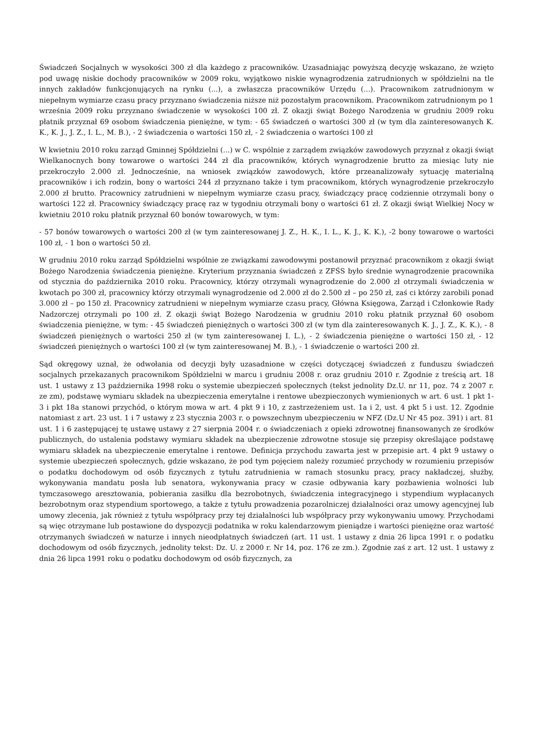Świadczeń Socjalnych w wysokości 300 zł dla każdego z pracowników. Uzasadniając powyższą decyzję wskazano, że wzięto pod uwagę niskie dochody pracowników w 2009 roku, wyjątkowo niskie wynagrodzenia zatrudnionych w spółdzielni na tle innych zakładów funkcjonujących na rynku (...), a zwłaszcza pracowników Urzędu (...). Pracownikom zatrudnionym w niepełnym wymiarze czasu pracy przyznano świadczenia niższe niż pozostałym pracownikom. Pracownikom zatrudnionym po 1 września 2009 roku przyznano świadczenie w wysokości 100 zł. Z okazji świąt Bożego Narodzenia w grudniu 2009 roku płatnik przyznał 69 osobom świadczenia pieniężne, w tym: - 65 świadczeń o wartości 300 zł (w tym dla zainteresowanych K. K., K. J., J. Z., I. L., M. B.), - 2 świadczenia o wartości 150 zł, - 2 świadczenia o wartości 100 zł
W kwietniu 2010 roku zarząd Gminnej Spółdzielni (...) w C. wspólnie z zarządem związków zawodowych przyznał z okazji świąt Wielkanocnych bony towarowe o wartości 244 zł dla pracowników, których wynagrodzenie brutto za miesiąc luty nie przekroczyło 2.000 zł. Jednocześnie, na wniosek związków zawodowych, które przeanalizowały sytuację materialną pracowników i ich rodzin, bony o wartości 244 zł przyznano także i tym pracownikom, których wynagrodzenie przekroczyło 2.000 zł brutto. Pracownicy zatrudnieni w niepełnym wymiarze czasu pracy, świadczący pracę codziennie otrzymali bony o wartości 122 zł. Pracownicy świadczący pracę raz w tygodniu otrzymali bony o wartości 61 zł. Z okazji świąt Wielkiej Nocy w kwietniu 2010 roku płatnik przyznał 60 bonów towarowych, w tym:
- 57 bonów towarowych o wartości 200 zł (w tym zainteresowanej J. Z., H. K., I. L., K. J., K. K.), -2 bony towarowe o wartości 100 zł, - 1 bon o wartości 50 zł.
W grudniu 2010 roku zarząd Spółdzielni wspólnie ze związkami zawodowymi postanowił przyznać pracownikom z okazji świąt Bożego Narodzenia świadczenia pieniężne. Kryterium przyznania świadczeń z ZFŚS było średnie wynagrodzenie pracownika od stycznia do października 2010 roku. Pracownicy, którzy otrzymali wynagrodzenie do 2.000 zł otrzymali świadczenia w kwotach po 300 zł, pracownicy którzy otrzymali wynagrodzenie od 2.000 zł do 2.500 zł – po 250 zł, zaś ci którzy zarobili ponad 3.000 zł – po 150 zł. Pracownicy zatrudnieni w niepełnym wymiarze czasu pracy, Główna Księgowa, Zarząd i Członkowie Rady Nadzorczej otrzymali po 100 zł. Z okazji świąt Bożego Narodzenia w grudniu 2010 roku płatnik przyznał 60 osobom świadczenia pieniężne, w tym: - 45 świadczeń pieniężnych o wartości 300 zł (w tym dla zainteresowanych K. J., J. Z., K. K.), - 8 świadczeń pieniężnych o wartości 250 zł (w tym zainteresowanej I. L.), - 2 świadczenia pieniężne o wartości 150 zł, - 12 świadczeń pieniężnych o wartości 100 zł (w tym zainteresowanej M. B.), - 1 świadczenie o wartości 200 zł.
Sąd okręgowy uznał, że odwołania od decyzji były uzasadnione w części dotyczącej świadczeń z funduszu świadczeń socjalnych przekazanych pracownikom Spółdzielni w marcu i grudniu 2008 r. oraz grudniu 2010 r. Zgodnie z treścią art. 18 ust. 1 ustawy z 13 października 1998 roku o systemie ubezpieczeń społecznych (tekst jednolity Dz.U. nr 11, poz. 74 z 2007 r. ze zm), podstawę wymiaru składek na ubezpieczenia emerytalne i rentowe ubezpieczonych wymienionych w art. 6 ust. 1 pkt 1-3 i pkt 18a stanowi przychód, o którym mowa w art. 4 pkt 9 i 10, z zastrzeżeniem ust. 1a i 2, ust. 4 pkt 5 i ust. 12. Zgodnie natomiast z art. 23 ust. 1 i 7 ustawy z 23 stycznia 2003 r. o powszechnym ubezpieczeniu w NFZ (Dz.U Nr 45 poz. 391) i art. 81 ust. 1 i 6 zastępującej tę ustawę ustawy z 27 sierpnia 2004 r. o świadczeniach z opieki zdrowotnej finansowanych ze środków publicznych, do ustalenia podstawy wymiaru składek na ubezpieczenie zdrowotne stosuje się przepisy określające podstawę wymiaru składek na ubezpieczenie emerytalne i rentowe. Definicja przychodu zawarta jest w przepisie art. 4 pkt 9 ustawy o systemie ubezpieczeń społecznych, gdzie wskazano, że pod tym pojęciem należy rozumieć przychody w rozumieniu przepisów o podatku dochodowym od osób fizycznych z tytułu zatrudnienia w ramach stosunku pracy, pracy nakładczej, służby, wykonywania mandatu posła lub senatora, wykonywania pracy w czasie odbywania kary pozbawienia wolności lub tymczasowego aresztowania, pobierania zasiłku dla bezrobotnych, świadczenia integracyjnego i stypendium wypłacanych bezrobotnym oraz stypendium sportowego, a także z tytułu prowadzenia pozarolniczej działalności oraz umowy agencyjnej lub umowy zlecenia, jak również z tytułu współpracy przy tej działalności lub współpracy przy wykonywaniu umowy. Przychodami są więc otrzymane lub postawione do dyspozycji podatnika w roku kalendarzowym pieniądze i wartości pieniężne oraz wartość otrzymanych świadczeń w naturze i innych nieodpłatnych świadczeń (art. 11 ust. 1 ustawy z dnia 26 lipca 1991 r. o podatku dochodowym od osób fizycznych, jednolity tekst: Dz. U. z 2000 r. Nr 14, poz. 176 ze zm.). Zgodnie zaś z art. 12 ust. 1 ustawy z dnia 26 lipca 1991 roku o podatku dochodowym od osób fizycznych, za